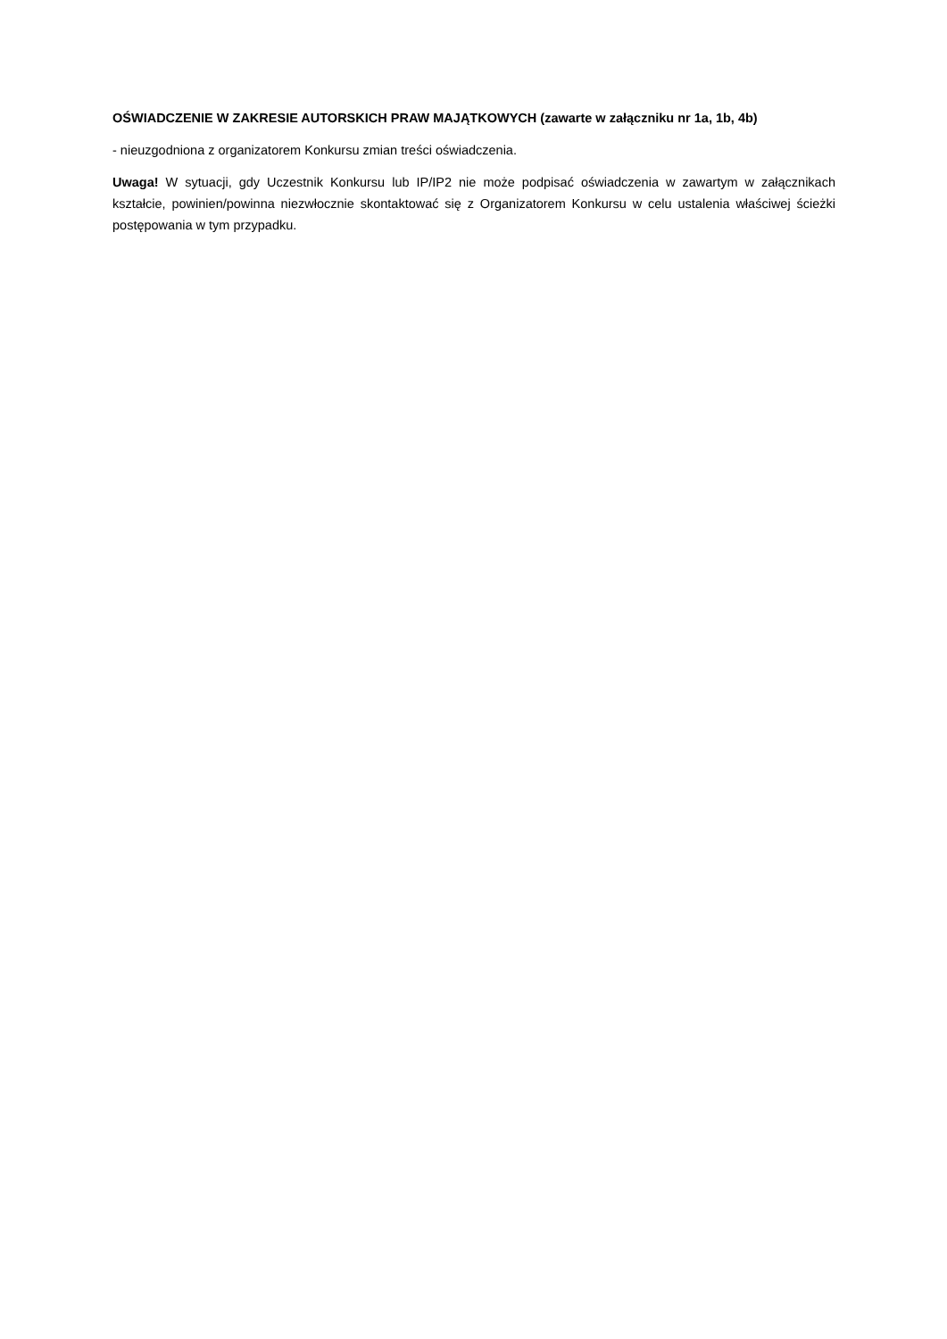OŚWIADCZENIE W ZAKRESIE AUTORSKICH PRAW MAJĄTKOWYCH (zawarte w załączniku nr 1a, 1b, 4b)
- nieuzgodniona z organizatorem Konkursu zmian treści oświadczenia.
Uwaga! W sytuacji, gdy Uczestnik Konkursu lub IP/IP2 nie może podpisać oświadczenia w zawartym w załącznikach kształcie, powinien/powinna niezwłocznie skontaktować się z Organizatorem Konkursu w celu ustalenia właściwej ścieżki postępowania w tym przypadku.